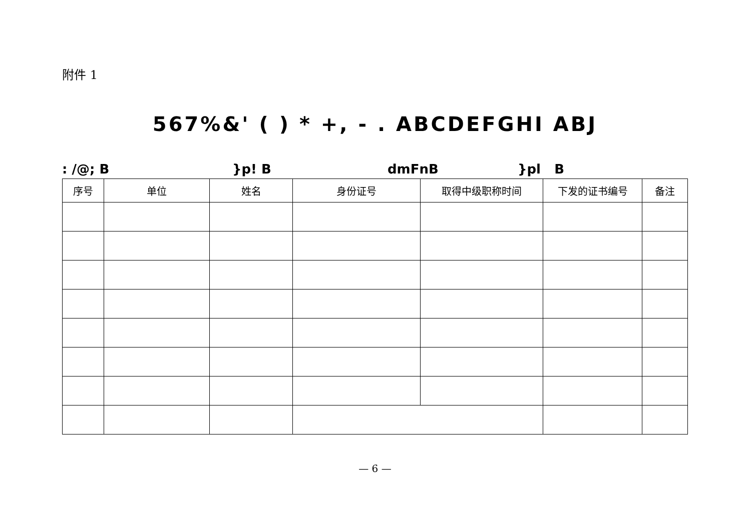附件 1
567%&' ( ) * +, - . ABCDEFGHI ABJ
: /@; B }p! B dmFnB }pl B
| 序号 | 单位 | 姓名 | 身份证号 | 取得中级职称时间 | 下发的证书编号 | 备注 |
| --- | --- | --- | --- | --- | --- | --- |
— 6 —